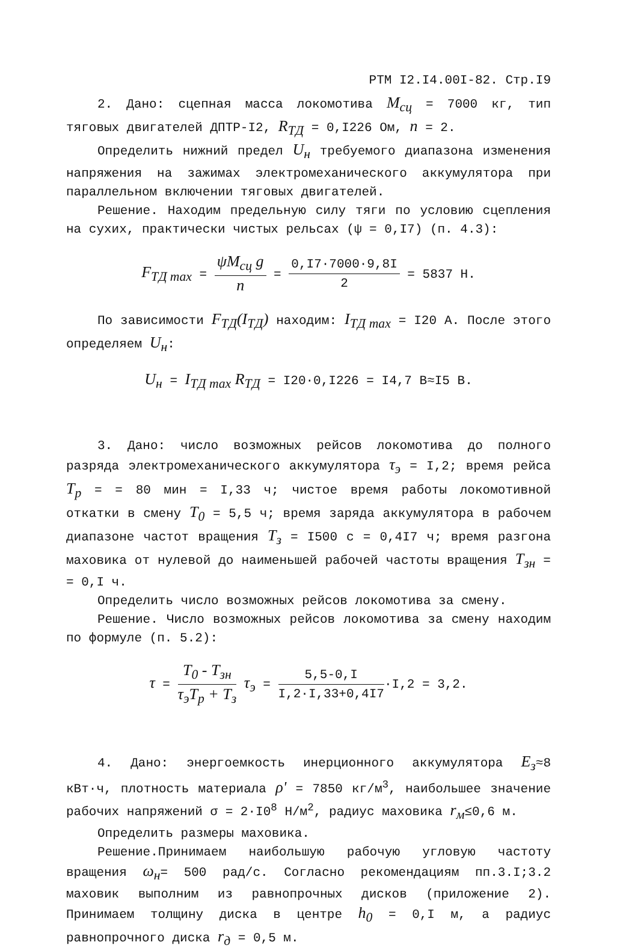РТМ I2.I4.00I-82. Стр.I9
2. Дано: сцепная масса локомотива M<sub>сц</sub> = 7000 кг, тип тяговых двигателей ДПТР-I2, R<sub>ТД</sub> = 0,I226 Ом, n = 2.
Определить нижний предел U<sub>н</sub> требуемого диапазона изменения напряжения на зажимах электромеханического аккумулятора при параллельном включении тяговых двигателей.
Решение. Находим предельную силу тяги по условию сцепления на сухих, практически чистых рельсах (ψ = 0,I7) (п. 4.3):
F<sub>ТД max</sub> = ψM<sub>сц</sub> g n = 0,I7·7000·9,8I 2 = 5837 Н.
По зависимости F<sub>ТД</sub>(I<sub>ТД</sub>) находим: I<sub>ТД max</sub> = I20 А. После этого определяем U<sub>н</sub>:
U<sub>н</sub> = I<sub>ТД max</sub> R<sub>ТД</sub> = I20·0,I226 = I4,7 В≈I5 В.
3. Дано: число возможных рейсов локомотива до полного разряда электромеханического аккумулятора τ<sub>э</sub> = I,2; время рейса T<sub>р</sub> = = 80 мин = I,33 ч; чистое время работы локомотивной откатки в смену T<sub>0</sub> = 5,5 ч; время заряда аккумулятора в рабочем диапазоне частот вращения T<sub>з</sub> = I500 с = 0,4I7 ч; время разгона маховика от нулевой до наименьшей рабочей частоты вращения T<sub>зн</sub> = = 0,I ч.
Определить число возможных рейсов локомотива за смену.
Решение. Число возможных рейсов локомотива за смену находим по формуле (п. 5.2):
τ = T<sub>0</sub> - T<sub>зн</sub> τ<sub>э</sub>T<sub>р</sub> + T<sub>з</sub> τ<sub>э</sub> = 5,5-0,I I,2·I,33+0,4I7·I,2 = 3,2.
4. Дано: энергоемкость инерционного аккумулятора E<sub>з</sub>≈8 кВт·ч, плотность материала ρ' = 7850 кг/м<sup>3</sup>, наибольшее значение рабочих напряжений σ = 2·I0<sup>8</sup> Н/м<sup>2</sup>, радиус маховика r<sub>м</sub>≤0,6 м.
Определить размеры маховика.
Решение.Принимаем наибольшую рабочую угловую частоту вращения ω<sub>н</sub>= 500 рад/с. Согласно рекомендациям пп.3.I;3.2 маховик выполним из равнопрочных дисков (приложение 2). Принимаем толщину диска в центре h<sub>0</sub> = 0,I м, а радиус равнопрочного диска r<sub>д</sub> = 0,5 м.